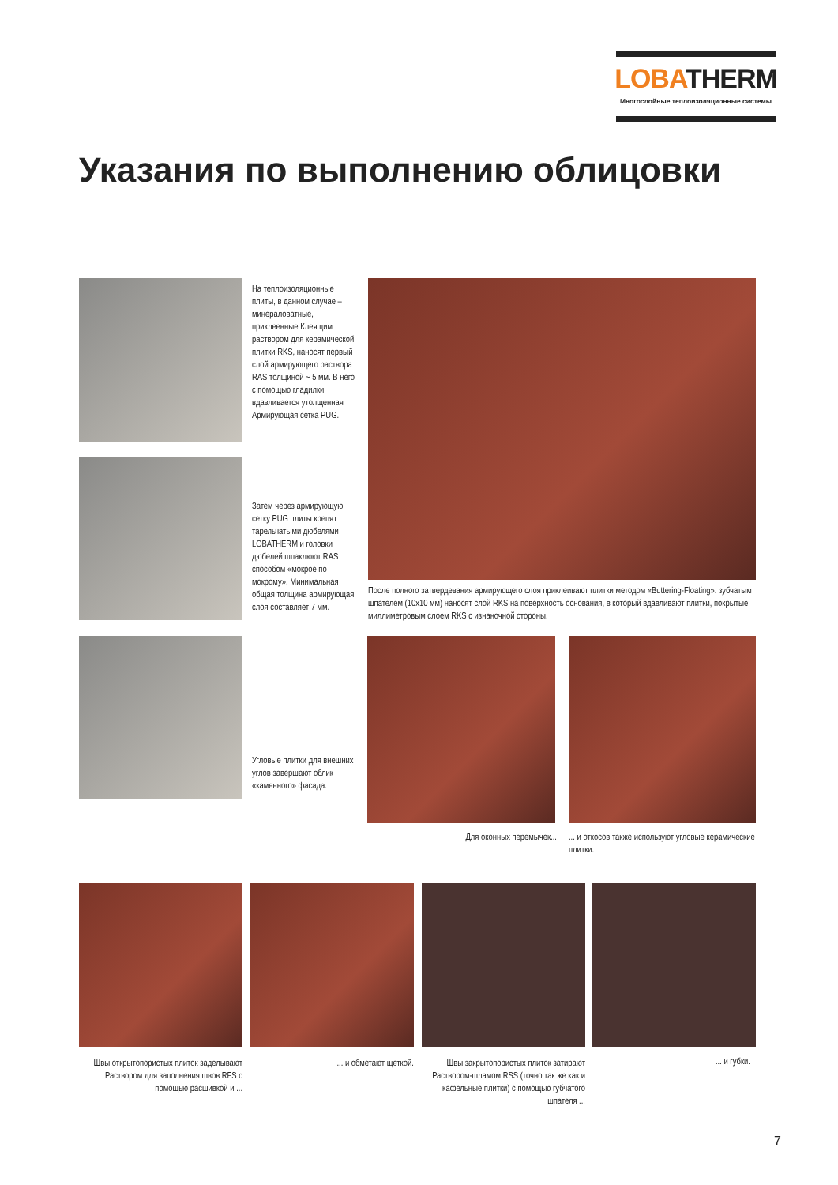LOBATHERM
Многослойные теплоизоляционные системы
Указания по выполнению облицовки
На теплоизоляционные плиты, в данном случае – минераловатные, приклеенные Клеящим раствором для керамической плитки RKS, наносят первый слой армирующего раствора RAS толщиной ~ 5 мм. В него с помощью гладилки вдавливается утолщенная Армирующая сетка PUG.
Затем через армирующую сетку PUG плиты крепят тарельчатыми дюбелями LOBATHERM и головки дюбелей шпаклюют RAS способом «мокрое по мокрому». Минимальная общая толщина армирующая слоя составляет 7 мм.
После полного затвердевания армирующего слоя приклеивают плитки методом «Buttering-Floating»: зубчатым шпателем (10x10 мм) наносят слой RKS на поверхность основания, в который вдавливают плитки, покрытые миллиметровым слоем RKS с изнаночной стороны.
Угловые плитки для внешних углов завершают облик «каменного» фасада.
Для оконных перемычек...
... и откосов также используют угловые керамические плитки.
Швы открытопористых плиток заделывают Раствором для заполнения швов RFS с помощью расшивкой и ...
... и обметают щеткой.
Швы закрытопористых плиток затирают Раствором-шламом RSS (точно так же как и кафельные плитки) с помощью губчатого шпателя ...
... и губки.
7